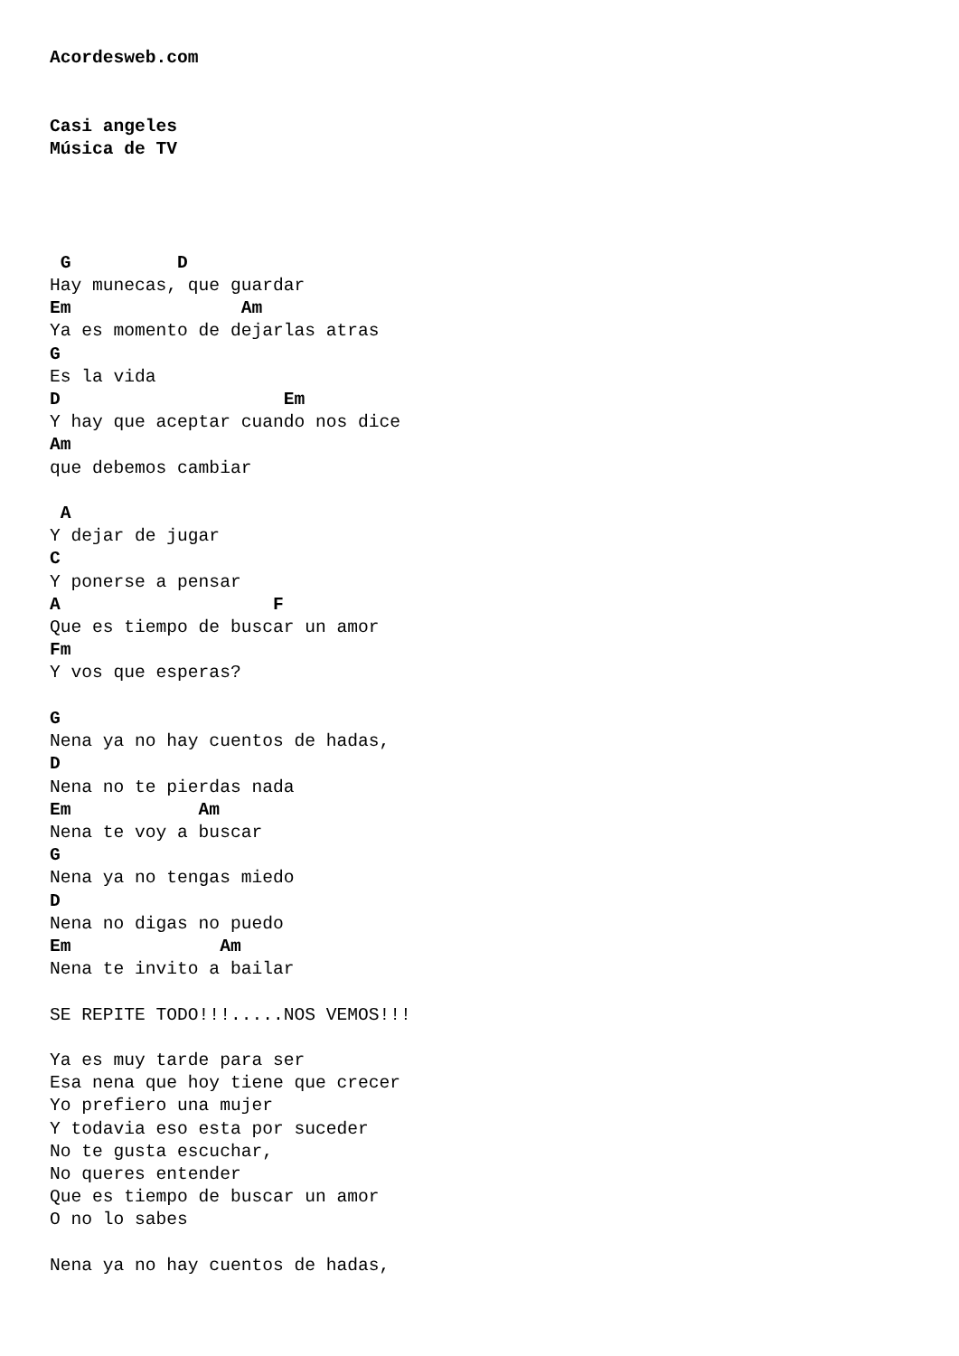Acordesweb.com


Casi angeles
Música de TV




 G          D
Hay munecas, que guardar
Em                Am
Ya es momento de dejarlas atras
G
Es la vida
D                     Em
Y hay que aceptar cuando nos dice
Am
que debemos cambiar

 A
Y dejar de jugar
C
Y ponerse a pensar
A                    F
Que es tiempo de buscar un amor
Fm
Y vos que esperas?

G
Nena ya no hay cuentos de hadas,
D
Nena no te pierdas nada
Em            Am
Nena te voy a buscar
G
Nena ya no tengas miedo
D
Nena no digas no puedo
Em              Am
Nena te invito a bailar

SE REPITE TODO!!!.....NOS VEMOS!!!

Ya es muy tarde para ser
Esa nena que hoy tiene que crecer
Yo prefiero una mujer
Y todavia eso esta por suceder
No te gusta escuchar,
No queres entender
Que es tiempo de buscar un amor
O no lo sabes

Nena ya no hay cuentos de hadas,